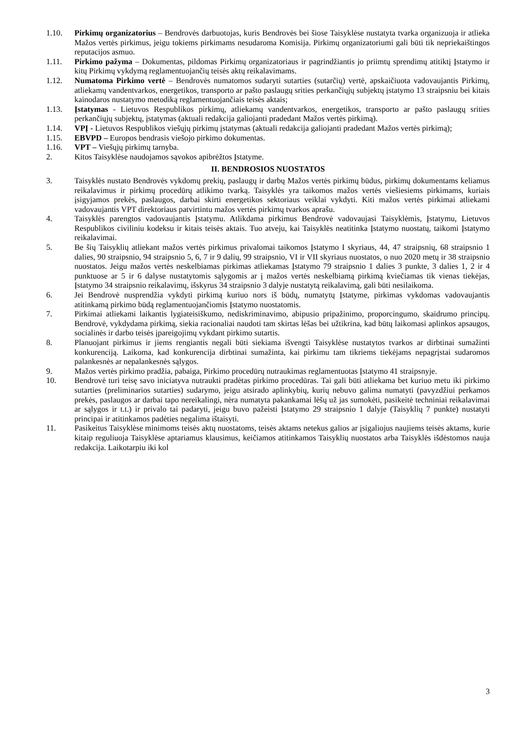1.10. Pirkimų organizatorius – Bendrovės darbuotojas, kuris Bendrovės bei šiose Taisyklėse nustatyta tvarka organizuoja ir atlieka Mažos vertės pirkimus, jeigu tokiems pirkimams nesudaroma Komisija. Pirkimų organizatoriumi gali būti tik nepriekaištingos reputacijos asmuo.
1.11. Pirkimo pažyma – Dokumentas, pildomas Pirkimų organizatoriaus ir pagrindžiantis jo priimtų sprendimų atitiktį Įstatymo ir kitų Pirkimų vykdymą reglamentuojančių teisės aktų reikalavimams.
1.12. Numatoma Pirkimo vertė – Bendrovės numatomos sudaryti sutarties (sutarčių) vertė, apskaičiuota vadovaujantis Pirkimų, atliekamų vandentvarkos, energetikos, transporto ar pašto paslaugų srities perkančiųjų subjektų įstatymo 13 straipsniu bei kitais kainodaros nustatymo metodiką reglamentuojančiais teisės aktais;
1.13. Įstatymas - Lietuvos Respublikos pirkimų, atliekamų vandentvarkos, energetikos, transporto ar pašto paslaugų srities perkančiųjų subjektų, įstatymas (aktuali redakcija galiojanti pradedant Mažos vertės pirkimą).
1.14. VPĮ - Lietuvos Respublikos viešųjų pirkimų įstatymas (aktuali redakcija galiojanti pradedant Mažos vertės pirkimą);
1.15. EBVPD – Europos bendrasis viešojo pirkimo dokumentas.
1.16. VPT – Viešųjų pirkimų tarnyba.
2. Kitos Taisyklėse naudojamos sąvokos apibrėžtos Įstatyme.
II. BENDROSIOS NUOSTATOS
3. Taisyklės nustato Bendrovės vykdomų prekių, paslaugų ir darbų Mažos vertės pirkimų būdus, pirkimų dokumentams keliamus reikalavimus ir pirkimų procedūrų atlikimo tvarką. Taisyklės yra taikomos mažos vertės viešiesiems pirkimams, kuriais įsigyjamos prekės, paslaugos, darbai skirti energetikos sektoriaus veiklai vykdyti. Kiti mažos vertės pirkimai atliekami vadovaujantis VPT direktoriaus patvirtintu mažos vertės pirkimų tvarkos aprašu.
4. Taisyklės parengtos vadovaujantis Įstatymu. Atlikdama pirkimus Bendrovė vadovaujasi Taisyklėmis, Įstatymu, Lietuvos Respublikos civiliniu kodeksu ir kitais teisės aktais. Tuo atveju, kai Taisyklės neatitinka Įstatymo nuostatų, taikomi Įstatymo reikalavimai.
5. Be šių Taisyklių atliekant mažos vertės pirkimus privalomai taikomos Įstatymo I skyriaus, 44, 47 straipsnių, 68 straipsnio 1 dalies, 90 straipsnio, 94 straipsnio 5, 6, 7 ir 9 dalių, 99 straipsnio, VI ir VII skyriaus nuostatos, o nuo 2020 metų ir 38 straipsnio nuostatos. Jeigu mažos vertės neskelbiamas pirkimas atliekamas Įstatymo 79 straipsnio 1 dalies 3 punkte, 3 dalies 1, 2 ir 4 punktuose ar 5 ir 6 dalyse nustatytomis sąlygomis ar į mažos vertės neskelbiamą pirkimą kviečiamas tik vienas tiekėjas, Įstatymo 34 straipsnio reikalavimų, išskyrus 34 straipsnio 3 dalyje nustatytą reikalavimą, gali būti nesilaikoma.
6. Jei Bendrovė nusprendžia vykdyti pirkimą kuriuo nors iš būdų, numatytų Įstatyme, pirkimas vykdomas vadovaujantis atitinkamą pirkimo būdą reglamentuojančiomis Įstatymo nuostatomis.
7. Pirkimai atliekami laikantis lygiateisiškumo, nediskriminavimo, abipusio pripažinimo, proporcingumo, skaidrumo principų. Bendrovė, vykdydama pirkimą, siekia racionaliai naudoti tam skirtas lėšas bei užtikrina, kad būtų laikomasi aplinkos apsaugos, socialinės ir darbo teisės įpareigojimų vykdant pirkimo sutartis.
8. Planuojant pirkimus ir jiems rengiantis negali būti siekiama išvengti Taisyklėse nustatytos tvarkos ar dirbtinai sumažinti konkurenciją. Laikoma, kad konkurencija dirbtinai sumažinta, kai pirkimu tam tikriems tiekėjams nepagrįstai sudaromos palankesnės ar nepalankesnės sąlygos.
9. Mažos vertės pirkimo pradžia, pabaiga, Pirkimo procedūrų nutraukimas reglamentuotas Įstatymo 41 straipsnyje.
10. Bendrovė turi teisę savo iniciatyva nutraukti pradėtas pirkimo procedūras. Tai gali būti atliekama bet kuriuo metu iki pirkimo sutarties (preliminarios sutarties) sudarymo, jeigu atsirado aplinkybių, kurių nebuvo galima numatyti (pavyzdžiui perkamos prekės, paslaugos ar darbai tapo nereikalingi, nėra numatyta pakankamai lėšų už jas sumokėti, pasikeitė techniniai reikalavimai ar sąlygos ir t.t.) ir privalo tai padaryti, jeigu buvo pažeisti Įstatymo 29 straipsnio 1 dalyje (Taisyklių 7 punkte) nustatyti principai ir atitinkamos padėties negalima ištaisyti.
11. Pasikeitus Taisyklėse minimoms teisės aktų nuostatoms, teisės aktams netekus galios ar įsigaliojus naujiems teisės aktams, kurie kitaip reguliuoja Taisyklėse aptariamus klausimus, keičiamos atitinkamos Taisyklių nuostatos arba Taisyklės išdėstomos nauja redakcija. Laikotarpiu iki kol
3